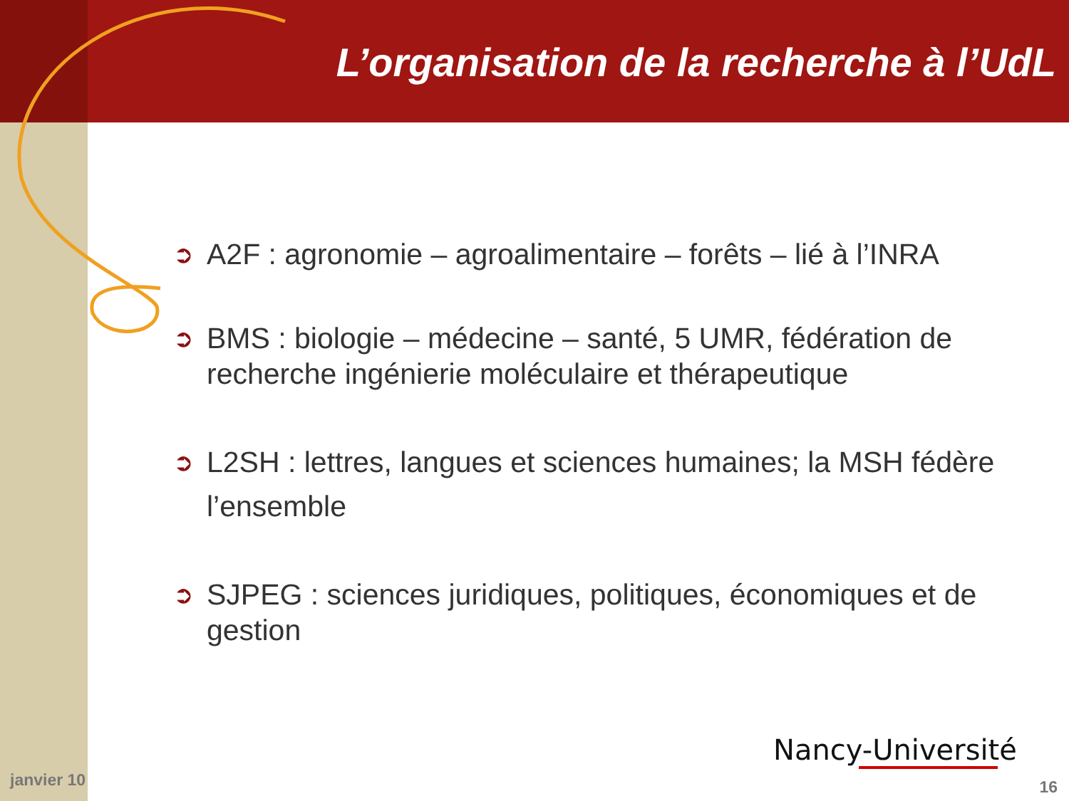L’organisation de la recherche à l’UdL
➲ A2F : agronomie – agroalimentaire – forêts – lié à l’INRA
➲ BMS : biologie – médecine – santé, 5 UMR, fédération de recherche ingénierie moléculaire et thérapeutique
➲ L2SH : lettres, langues et sciences humaines; la MSH fédère l’ensemble
➲ SJPEG : sciences juridiques, politiques, économiques et de gestion
Nancy-Université
janvier 10 16